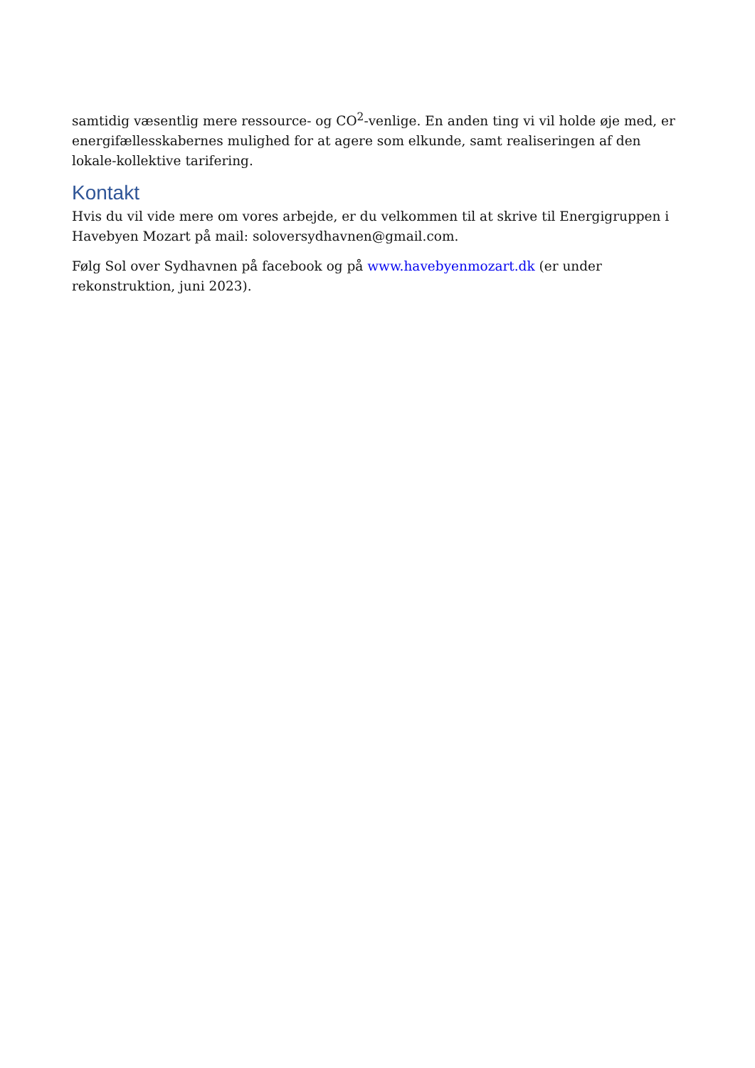samtidig væsentlig mere ressource- og CO<sup>2</sup>-venlige. En anden ting vi vil holde øje med, er energifællesskabernes mulighed for at agere som elkunde, samt realiseringen af den lokale-kollektive tarifering.
Kontakt
Hvis du vil vide mere om vores arbejde, er du velkommen til at skrive til Energigruppen i Havebyen Mozart på mail: soloversydhavnen@gmail.com.
Følg Sol over Sydhavnen på facebook og på www.havebyenmozart.dk (er under rekonstruktion, juni 2023).